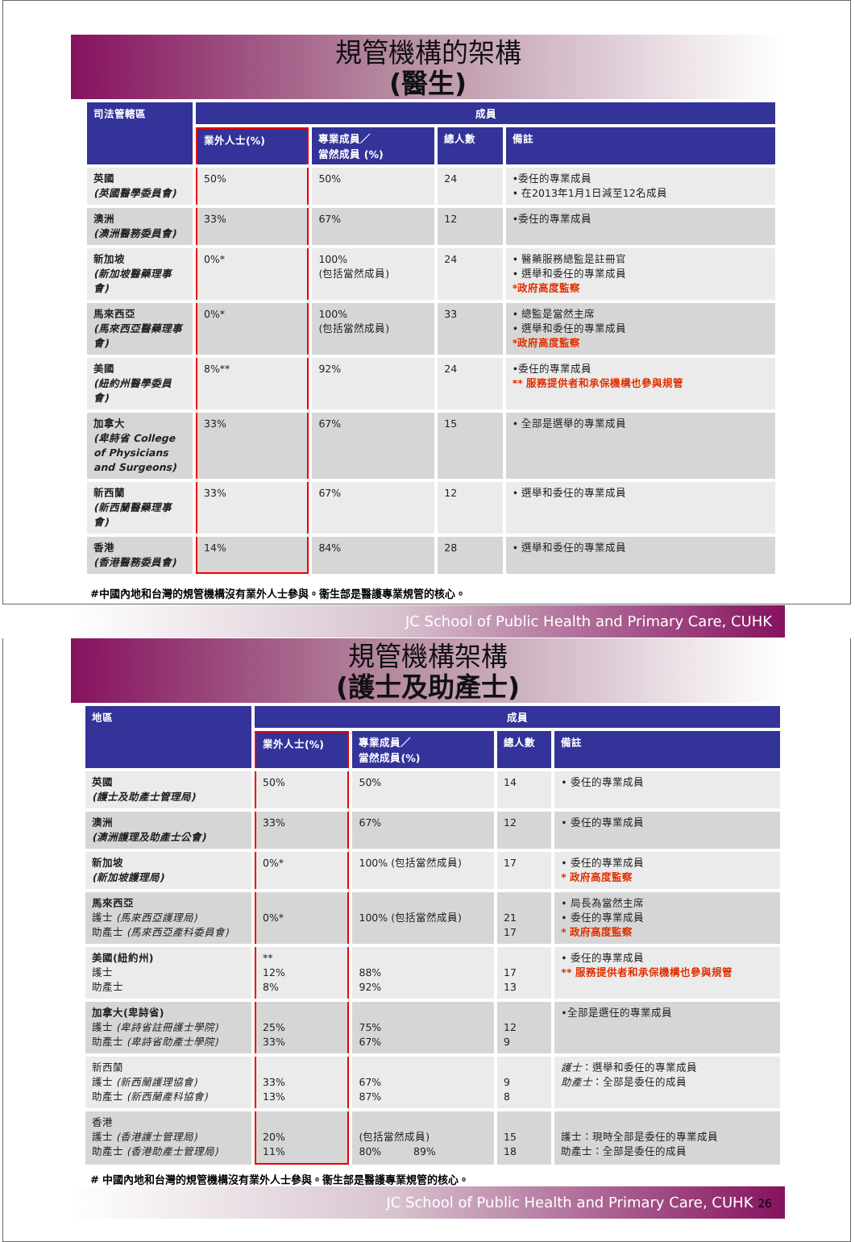規管機構的架構
(醫生)
| 司法管轄區 | 成員 | | | |
| --- | --- | --- | --- | --- |
| | 業外人士(%) | 專業成員／ 當然成員 (%) | 總人數 | 備註 |
| 英國 (英國醫學委員會) | 50% | 50% | 24 | •委任的專業成員 • 在2013年1月1日減至12名成員 |
| 澳洲 (澳洲醫務委員會) | 33% | 67% | 12 | •委任的專業成員 |
| 新加坡 (新加坡醫藥理事會) | 0%* | 100% (包括當然成員) | 24 | • 醫藥服務總監是註冊官 • 選舉和委任的專業成員 *政府高度監察 |
| 馬來西亞 (馬來西亞醫藥理事會) | 0%* | 100% (包括當然成員) | 33 | • 總監是當然主席 • 選舉和委任的專業成員 *政府高度監察 |
| 美國 (紐約州醫學委員會) | 8%** | 92% | 24 | •委任的專業成員 ** 服務提供者和承保機構也參與規管 |
| 加拿大 (卑詩省 College of Physicians and Surgeons) | 33% | 67% | 15 | • 全部是選舉的專業成員 |
| 新西蘭 (新西蘭醫藥理事會) | 33% | 67% | 12 | • 選舉和委任的專業成員 |
| 香港 (香港醫務委員會) | 14% | 84% | 28 | • 選舉和委任的專業成員 |
#中國內地和台灣的規管機構沒有業外人士參與。衞生部是醫護專業規管的核心。
JC School of Public Health and Primary Care, CUHK
規管機構架構
(護士及助產士)
| 地區 | 成員 | | | |
| --- | --- | --- | --- | --- |
| | 業外人士(%) | 專業成員／ 當然成員(%) | 總人數 | 備註 |
| 英國 (護士及助產士管理局) | 50% | 50% | 14 | • 委任的專業成員 |
| 澳洲 (澳洲護理及助產士公會) | 33% | 67% | 12 | • 委任的專業成員 |
| 新加坡 (新加坡護理局) | 0%* | 100% (包括當然成員) | 17 | • 委任的專業成員 * 政府高度監察 |
| 馬來西亞 護士 (馬來西亞護理局) 助產士 (馬來西亞產科委員會) | 0%* | 100% (包括當然成員) | 21 17 | • 局長為當然主席 • 委任的專業成員 * 政府高度監察 |
| 美國(紐約州) 護士 助產士 | ** 12% 8% | 88% 92% | 17 13 | • 委任的專業成員 ** 服務提供者和承保機構也參與規管 |
| 加拿大(卑詩省) 護士 (卑詩省註冊護士學院) 助產士 (卑詩省助產士學院) | 25% 33% | 75% 67% | 12 9 | •全部是選任的專業成員 |
| 新西蘭 護士 (新西蘭護理協會) 助產士 (新西蘭產科協會) | 33% 13% | 67% 87% | 9 8 | 護士 ：選舉和委任的專業成員 助產士 ：全部是委任的成員 |
| 香港 護士 (香港護士管理局) 助產士 (香港助產士管理局) | 20% 11% | (包括當然成員) 80% 89% | 15 18 | 護士：現時全部是委任的專業成員 助產士：全部是委任的成員 |
# 中國內地和台灣的規管機構沒有業外人士參與。衞生部是醫護專業規管的核心。
JC School of Public Health and Primary Care, CUHK 26